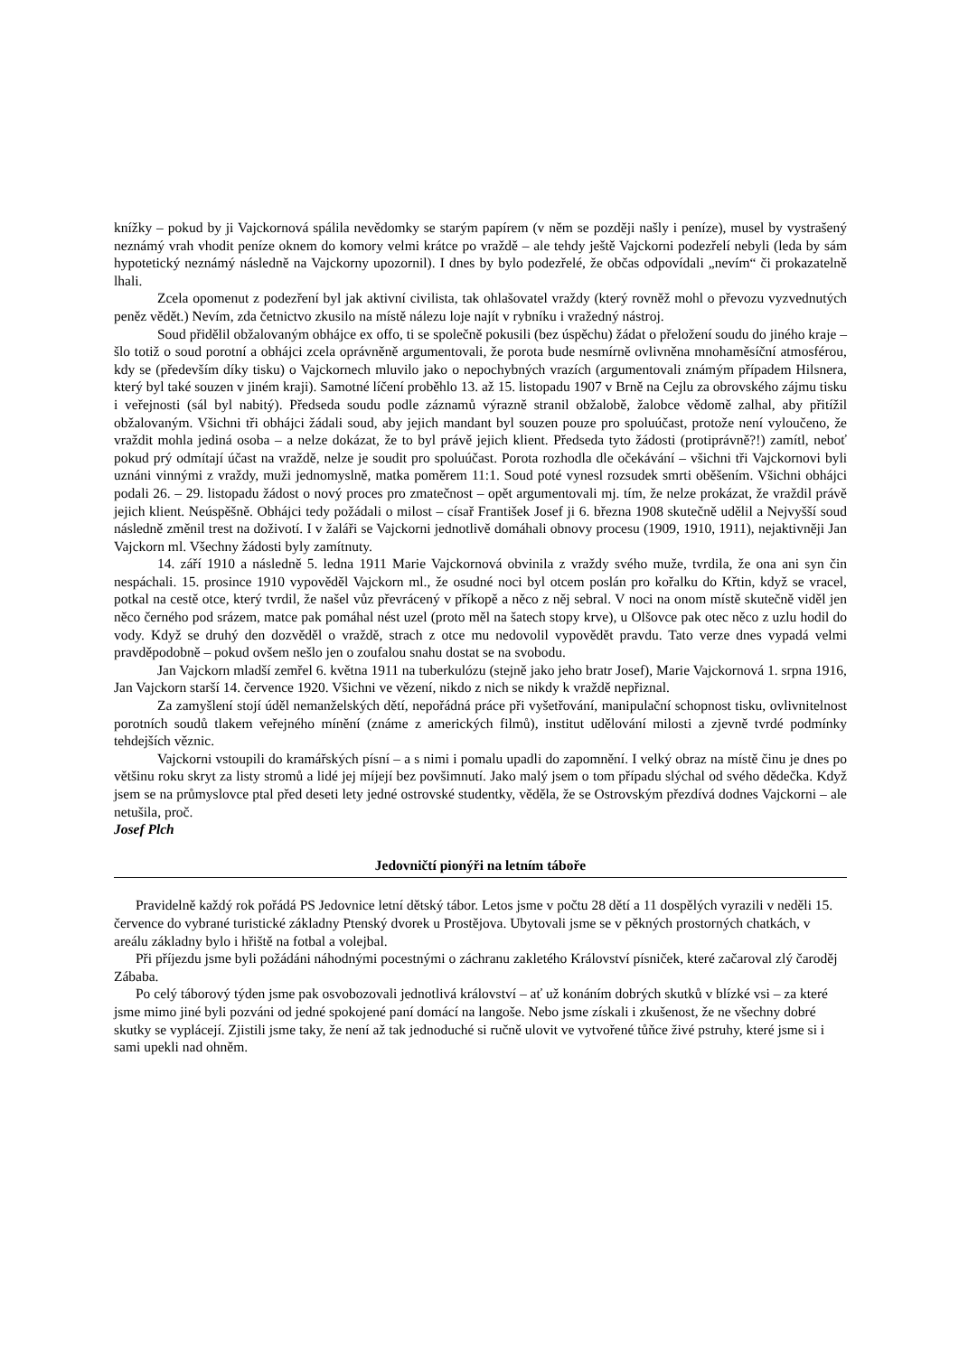knížky – pokud by ji Vajckornová spálila nevědomky se starým papírem (v něm se později našly i peníze), musel by vystrašený neznámý vrah vhodit peníze oknem do komory velmi krátce po vraždě – ale tehdy ještě Vajckorni podezřelí nebyli (leda by sám hypotetický neznámý následně na Vajckorny upozornil). I dnes by bylo podezřelé, že občas odpovídali „nevím“ či prokazatelně lhali.
Zcela opomenut z podezření byl jak aktivní civilista, tak ohlašovatel vraždy (který rovněž mohl o převozu vyzvednutých peněz vědět.) Nevím, zda četnictvo zkusilo na místě nálezu loje najít v rybníku i vražedný nástroj.
Soud přidělil obžalovaným obhájce ex offo, ti se společně pokusili (bez úspěchu) žádat o přeložení soudu do jiného kraje – šlo totiž o soud porotní a obhájci zcela oprávněně argumentovali, že porota bude nesmírně ovlivněna mnohaměsíční atmosférou, kdy se (především díky tisku) o Vajckornech mluvilo jako o nepochybných vrazích (argumentovali známým případem Hilsnera, který byl také souzen v jiném kraji). Samotné líčení proběhlo 13. až 15. listopadu 1907 v Brně na Cejlu za obrovského zájmu tisku i veřejnosti (sál byl nabitý). Předseda soudu podle záznamů výrazně stranil obžalobě, žalobce vědomě zalhal, aby přitížil obžalovaným. Všichni tři obhájci žádali soud, aby jejich mandant byl souzen pouze pro spoluúčast, protože není vyloučeno, že vraždit mohla jediná osoba – a nelze dokázat, že to byl právě jejich klient. Předseda tyto žádosti (protiprávně?!) zamítl, neboť pokud prý odmítají účast na vraždě, nelze je soudit pro spoluúčast. Porota rozhodla dle očekávání – všichni tři Vajckornovi byli uznáni vinnými z vraždy, muži jednomyslně, matka poměrem 11:1. Soud poté vynesl rozsudek smrti oběšením. Všichni obhájci podali 26. – 29. listopadu žádost o nový proces pro zmatečnost – opět argumentovali mj. tím, že nelze prokázat, že vraždil právě jejich klient. Neúspěšně. Obhájci tedy požádali o milost – císař František Josef ji 6. března 1908 skutečně udělil a Nejvyšší soud následně změnil trest na doživotí. I v žaláři se Vajckorni jednotlivě domáhali obnovy procesu (1909, 1910, 1911), nejaktivněji Jan Vajckorn ml. Všechny žádosti byly zamítnuty.
14. září 1910 a následně 5. ledna 1911 Marie Vajckornová obvinila z vraždy svého muže, tvrdila, že ona ani syn čin nespáchali. 15. prosince 1910 vypověděl Vajckorn ml., že osudné noci byl otcem poslán pro kořalku do Křtin, když se vracel, potkal na cestě otce, který tvrdil, že našel vůz převrácený v příkopě a něco z něj sebral. V noci na onom místě skutečně viděl jen něco černého pod srázem, matce pak pomáhal nést uzel (proto měl na šatech stopy krve), u Olšovce pak otec něco z uzlu hodil do vody. Když se druhý den dozvěděl o vraždě, strach z otce mu nedovolil vypovědět pravdu. Tato verze dnes vypadá velmi pravděpodobně – pokud ovšem nešlo jen o zoufalou snahu dostat se na svobodu.
Jan Vajckorn mladší zemřel 6. května 1911 na tuberkulózu (stejně jako jeho bratr Josef), Marie Vajckornová 1. srpna 1916, Jan Vajckorn starší 14. července 1920. Všichni ve vězení, nikdo z nich se nikdy k vraždě nepřiznal.
Za zamyšlení stojí úděl nemanželských dětí, nepořádná práce při vyšetřování, manipulační schopnost tisku, ovlivnitelnost porotních soudů tlakem veřejného mínění (známe z amerických filmů), institut udělování milosti a zjevně tvrdé podmínky tehdejších věznic.
Vajckorni vstoupili do kramářských písní – a s nimi i pomalu upadli do zapomnění. I velký obraz na místě činu je dnes po většinu roku skryt za listy stromů a lidé jej míjejí bez povšimnutí. Jako malý jsem o tom případu slýchal od svého dědečka. Když jsem se na průmyslovce ptal před deseti lety jedné ostrovské studentky, věděla, že se Ostrovským přezdívá dodnes Vajckorni – ale netušila, proč.
Josef Plch
Jedovničtí pionýři na letním táboře
Pravidelně každý rok pořádá PS Jedovnice letní dětský tábor. Letos jsme v počtu 28 dětí a 11 dospělých vyrazili v neděli 15. července do vybrané turistické základny Ptenský dvorek u Prostějova. Ubytovali jsme se v pěkných prostorných chatkách, v areálu základny bylo i hřiště na fotbal a volejbal.
Při příjezdu jsme byli požádáni náhodnými pocestnými o záchranu zakletého Království písniček, které začaroval zlý čaroděj Zábaba.
Po celý táborový týden jsme pak osvobozovali jednotlivá království – ať už konáním dobrých skutků v blízké vsi – za které jsme mimo jiné byli pozváni od jedné spokojené paní domácí na langoše. Nebo jsme získali i zkušenost, že ne všechny dobré skutky se vyplácejí. Zjistili jsme taky, že není až tak jednoduché si ručně ulovit ve vytvořené tůňce živé pstruhy, které jsme si i sami upekli nad ohněm.